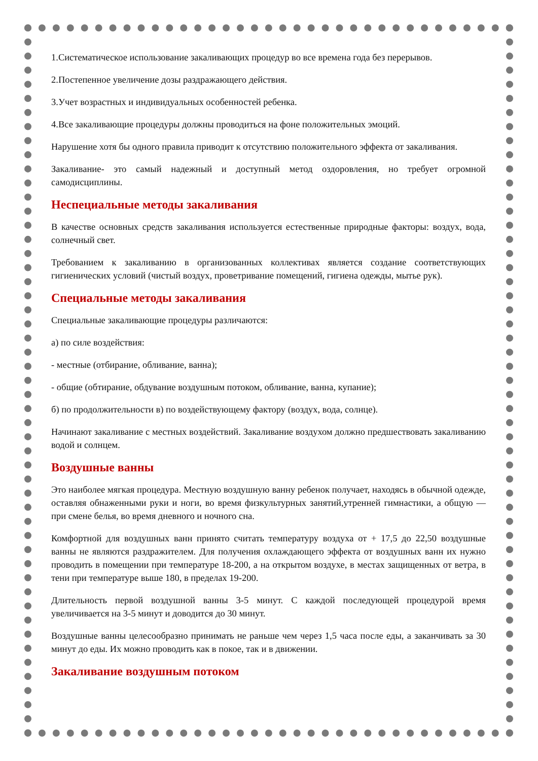1.Систематическое использование закаливающих процедур во все времена года без перерывов.
2.Постепенное увеличение дозы раздражающего действия.
3.Учет возрастных и индивидуальных особенностей ребенка.
4.Все закаливающие процедуры должны проводиться на фоне положительных эмоций.
Нарушение хотя бы одного правила приводит к отсутствию положительного эффекта от закаливания.
Закаливание- это самый надежный и доступный метод оздоровления, но требует огромной самодисциплины.
Неспециальные методы закаливания
В качестве основных средств закаливания используется естественные природные факторы: воздух, вода, солнечный свет.
Требованием к закаливанию в организованных коллективах является создание соответствующих гигиенических условий (чистый воздух, проветривание помещений, гигиена одежды, мытье рук).
Специальные методы закаливания
Специальные закаливающие процедуры различаются:
а) по силе воздействия:
- местные (отбирание, обливание, ванна);
- общие (обтирание, обдувание воздушным потоком, обливание, ванна, купание);
б) по продолжительности в) по воздействующему фактору (воздух, вода, солнце).
Начинают закаливание с местных воздействий. Закаливание воздухом должно предшествовать закаливанию водой и солнцем.
Воздушные ванны
Это наиболее мягкая процедура. Местную воздушную ванну ребенок получает, находясь в обычной одежде, оставляя обнаженными руки и ноги, во время физкультурных занятий,утренней гимнастики, а общую — при смене белья, во время дневного и ночного сна.
Комфортной для воздушных ванн принято считать температуру воздуха от + 17,5 до 22,50 воздушные ванны не являются раздражителем. Для получения охлаждающего эффекта от воздушных ванн их нужно проводить в помещении при температуре 18-200, а на открытом воздухе, в местах защищенных от ветра, в тени при температуре выше 180, в пределах 19-200.
Длительность первой воздушной ванны 3-5 минут. С каждой последующей процедурой время увеличивается на 3-5 минут и доводится до 30 минут.
Воздушные ванны целесообразно принимать не раньше чем через 1,5 часа после еды, а заканчивать за 30 минут до еды. Их можно проводить как в покое, так и в движении.
Закаливание воздушным потоком